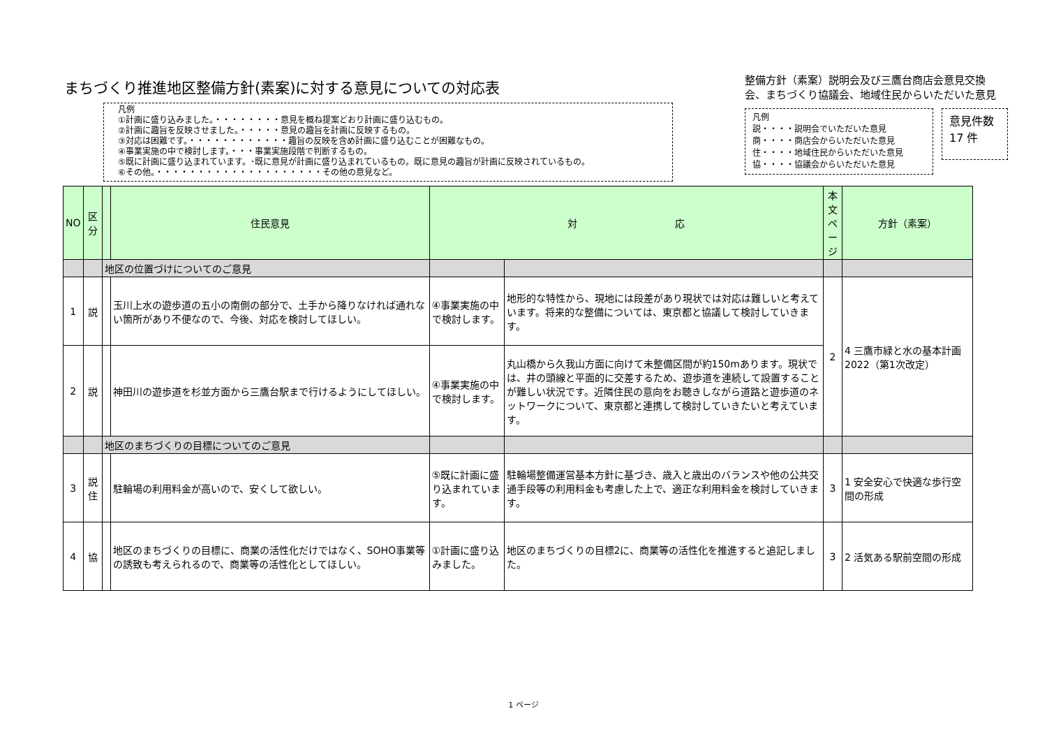まちづくり推進地区整備方針(素案)に対する意見についての対応表
凡例
①計画に盛り込みました。・・・・・・・・意見を概ね提案どおり計画に盛り込むもの。
②計画に趣旨を反映させました。・・・・・意見の趣旨を計画に反映するもの。
③対応は困難です。・・・・・・・・・・・・趣旨の反映を含め計画に盛り込むことが困難なもの。
④事業実施の中で検討します。・・・事業実施段階で判断するもの。
⑤既に計画に盛り込まれています。･既に意見が計画に盛り込まれているもの。既に意見の趣旨が計画に反映されているもの。
⑥その他。・・・・・・・・・・・・・・・・・・・・その他の意見など。
整備方針（素案）説明会及び三鷹台商店会意見交換会、まちづくり協議会、地域住民からいただいた意見
凡例
説・・・・説明会でいただいた意見
商・・・・商店会からいただいた意見
住・・・・地域住民からいただいた意見
協・・・・協議会からいただいた意見
意見件数
17 件
| NO | 区 分 | | 住民意見 | 対 応 | | 本 文 ペ ー ジ | 方針（素案） |
| --- | --- | --- | --- | --- | --- | --- | --- |
| | | 地区の位置づけについてのご意見 | | | | | |
| 1 | 説 | | 玉川上水の遊歩道の五小の南側の部分で、土手から降りなければ通れない箇所があり不便なので、今後、対応を検討してほしい。 | ④事業実施の中で検討します。 | 地形的な特性から、現地には段差があり現状では対応は難しいと考えています。将来的な整備については、東京都と協議して検討していきます。 | 2 | 4 三鷹市緑と水の基本計画2022（第1次改定） |
| 2 | 説 | | 神田川の遊歩道を杉並方面から三鷹台駅まで行けるようにしてほしい。 | ④事業実施の中で検討します。 | 丸山橋から久我山方面に向けて未整備区間が約150mあります。現状では、井の頭線と平面的に交差するため、遊歩道を連続して設置することが難しい状況です。近隣住民の意向をお聴きしながら道路と遊歩道のネットワークについて、東京都と連携して検討していきたいと考えています。 | | |
| | | 地区のまちづくりの目標についてのご意見 | | | | | |
| 3 | 説 住 | | 駐輪場の利用料金が高いので、安くして欲しい。 | ⑤既に計画に盛り込まれています。 | 駐輪場整備運営基本方針に基づき、歳入と歳出のバランスや他の公共交通手段等の利用料金も考慮した上で、適正な利用料金を検討していきます。 | 3 | 1 安全安心で快適な歩行空間の形成 |
| 4 | 協 | | 地区のまちづくりの目標に、商業の活性化だけではなく、SOHO事業等の誘致も考えられるので、商業等の活性化としてほしい。 | ①計画に盛り込みました。 | 地区のまちづくりの目標2に、商業等の活性化を推進すると追記しました。 | 3 | 2 活気ある駅前空間の形成 |
1 ページ